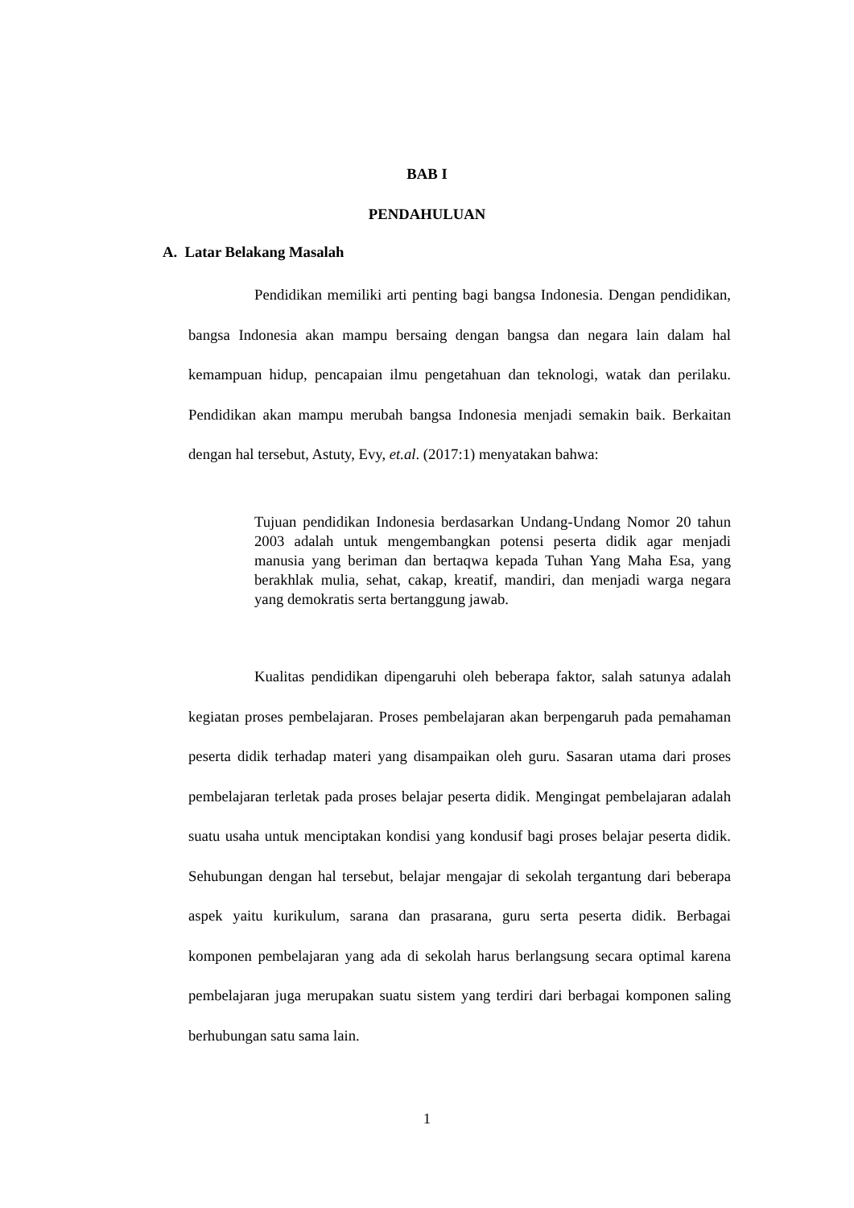BAB I
PENDAHULUAN
A. Latar Belakang Masalah
Pendidikan memiliki arti penting bagi bangsa Indonesia. Dengan pendidikan, bangsa Indonesia akan mampu bersaing dengan bangsa dan negara lain dalam hal kemampuan hidup, pencapaian ilmu pengetahuan dan teknologi, watak dan perilaku. Pendidikan akan mampu merubah bangsa Indonesia menjadi semakin baik. Berkaitan dengan hal tersebut, Astuty, Evy, et.al. (2017:1) menyatakan bahwa:
Tujuan pendidikan Indonesia berdasarkan Undang-Undang Nomor 20 tahun 2003 adalah untuk mengembangkan potensi peserta didik agar menjadi manusia yang beriman dan bertaqwa kepada Tuhan Yang Maha Esa, yang berakhlak mulia, sehat, cakap, kreatif, mandiri, dan menjadi warga negara yang demokratis serta bertanggung jawab.
Kualitas pendidikan dipengaruhi oleh beberapa faktor, salah satunya adalah kegiatan proses pembelajaran. Proses pembelajaran akan berpengaruh pada pemahaman peserta didik terhadap materi yang disampaikan oleh guru. Sasaran utama dari proses pembelajaran terletak pada proses belajar peserta didik. Mengingat pembelajaran adalah suatu usaha untuk menciptakan kondisi yang kondusif bagi proses belajar peserta didik. Sehubungan dengan hal tersebut, belajar mengajar di sekolah tergantung dari beberapa aspek yaitu kurikulum, sarana dan prasarana, guru serta peserta didik. Berbagai komponen pembelajaran yang ada di sekolah harus berlangsung secara optimal karena pembelajaran juga merupakan suatu sistem yang terdiri dari berbagai komponen saling berhubungan satu sama lain.
1